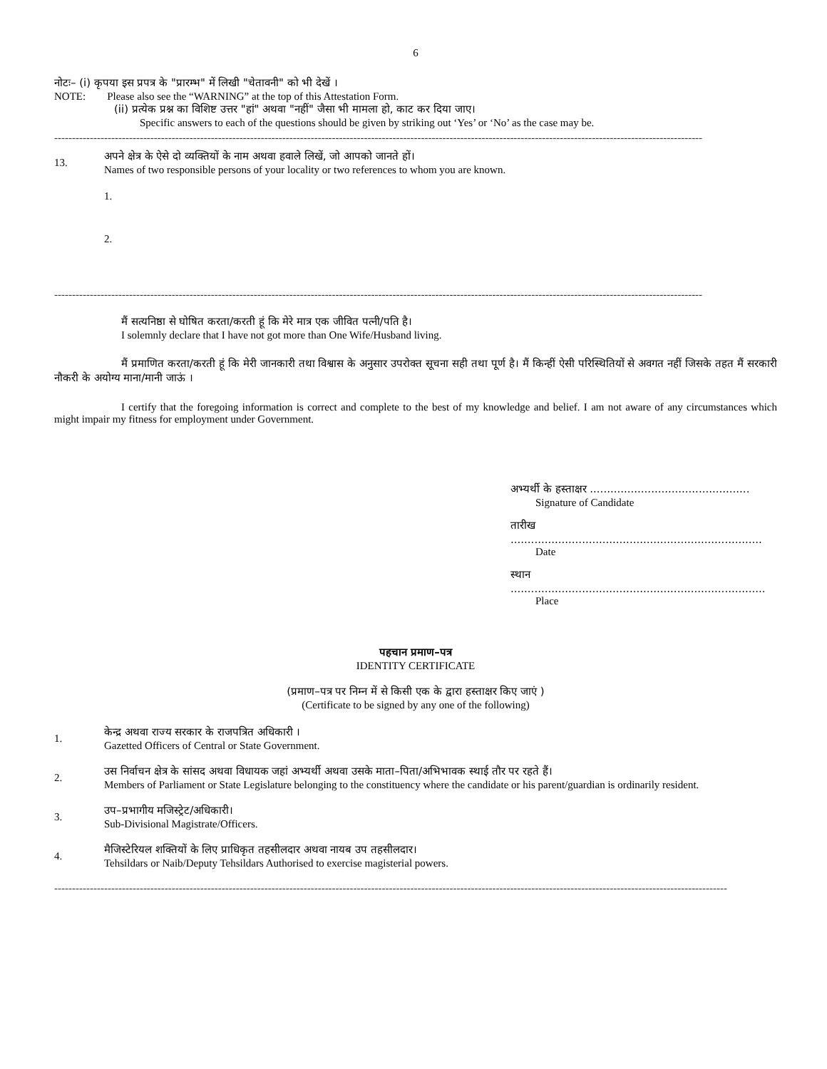6
नोटः– (i) कृपया इस प्रपत्र के "प्रारम्भ" में लिखी "चेतावनी" को भी देखें ।
NOTE: Please also see the “WARNING” at the top of this Attestation Form.
(ii) प्रत्येक प्रश्न का विशिष्ट उत्तर "हां" अथवा "नहीं" जैसा भी मामला हो, काट कर दिया जाए।
Specific answers to each of the questions should be given by striking out ‘Yes’ or ‘No’ as the case may be.
--------------------------------------------------------------------------------------------------------------------------------------------------------------------------------------
13.
अपने क्षेत्र के ऐसे दो व्यक्तियों के नाम अथवा हवाले लिखें, जो आपको जानते हों।
Names of two responsible persons of your locality or two references to whom you are known.
1.
2.
--------------------------------------------------------------------------------------------------------------------------------------------------------------------------------------
मैं सत्यनिष्ठा से घोषित करता/करती हूं कि मेरे मात्र एक जीवित पत्नी/पति है।
I solemnly declare that I have not got more than One Wife/Husband living.
मैं प्रमाणित करता/करती हूं कि मेरी जानकारी तथा विश्वास के अनुसार उपरोक्त सूचना सही तथा पूर्ण है। मैं किन्हीं ऐसी परिस्थितियों से अवगत नहीं जिसके तहत मैं सरकारी नौकरी के अयोग्य माना/मानी जाऊं ।
I certify that the foregoing information is correct and complete to the best of my knowledge and belief. I am not aware of any circumstances which might impair my fitness for employment under Government.
अभ्यर्थी के हस्ताक्षर ...............................................
Signature of Candidate
तारीख ..........................................................................
Date
स्थान ...........................................................................
Place
पहचान प्रमाण–पत्र
IDENTITY CERTIFICATE
(प्रमाण–पत्र पर निम्न में से किसी एक के द्वारा हस्ताक्षर किए जाएं )
(Certificate to be signed by any one of the following)
1.
केन्द्र अथवा राज्य सरकार के राजपत्रित अधिकारी ।
Gazetted Officers of Central or State Government.
2.
उस निर्वाचन क्षेत्र के सांसद अथवा विधायक जहां अभ्यर्थी अथवा उसके माता–पिता/अभिभावक स्थाई तौर पर रहते हैं।
Members of Parliament or State Legislature belonging to the constituency where the candidate or his parent/guardian is ordinarily resident.
3.
उप–प्रभागीय मजिस्ट्रेट/अधिकारी।
Sub-Divisional Magistrate/Officers.
4.
मैजिस्टेरियल शक्तियों के लिए प्राधिकृत तहसीलदार अथवा नायब उप तहसीलदार।
Tehsildars or Naib/Deputy Tehsildars Authorised to exercise magisterial powers.
---------------------------------------------------------------------------------------------------------------------------------------------------------------------------------------------